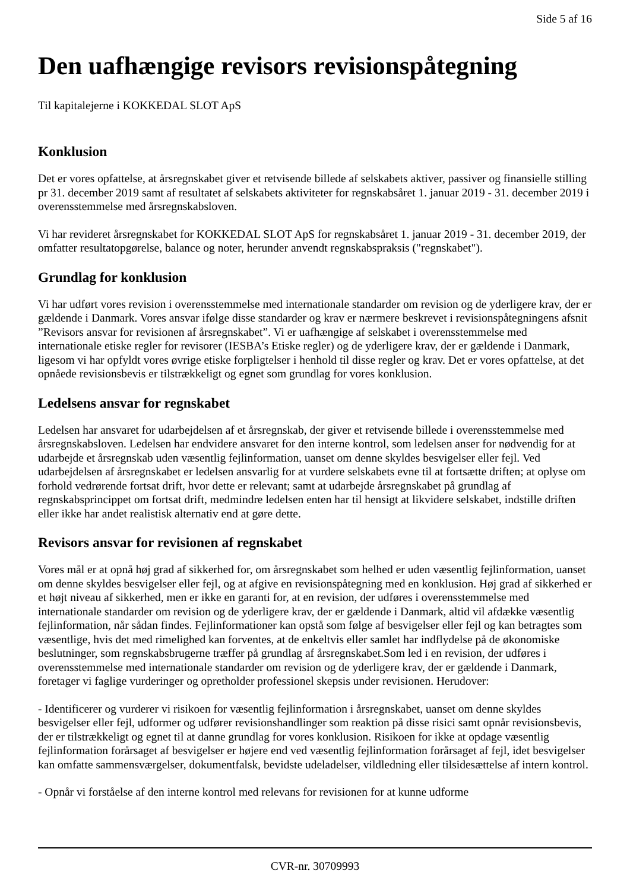Side 5 af 16
Den uafhængige revisors revisionspåtegning
Til kapitalejerne i KOKKEDAL SLOT ApS
Konklusion
Det er vores opfattelse, at årsregnskabet giver et retvisende billede af selskabets aktiver, passiver og finansielle stilling pr 31. december 2019 samt af resultatet af selskabets aktiviteter for regnskabsåret 1. januar 2019 - 31. december 2019 i overensstemmelse med årsregnskabsloven.
Vi har revideret årsregnskabet for KOKKEDAL SLOT ApS for regnskabsåret 1. januar 2019 - 31. december 2019, der omfatter resultatopgørelse, balance og noter, herunder anvendt regnskabspraksis ("regnskabet").
Grundlag for konklusion
Vi har udført vores revision i overensstemmelse med internationale standarder om revision og de yderligere krav, der er gældende i Danmark. Vores ansvar ifølge disse standarder og krav er nærmere beskrevet i revisionspåtegningens afsnit ”Revisors ansvar for revisionen af årsregnskabet”. Vi er uafhængige af selskabet i overensstemmelse med internationale etiske regler for revisorer (IESBA’s Etiske regler) og de yderligere krav, der er gældende i Danmark, ligesom vi har opfyldt vores øvrige etiske forpligtelser i henhold til disse regler og krav. Det er vores opfattelse, at det opnåede revisionsbevis er tilstrækkeligt og egnet som grundlag for vores konklusion.
Ledelsens ansvar for regnskabet
Ledelsen har ansvaret for udarbejdelsen af et årsregnskab, der giver et retvisende billede i overensstemmelse med årsregnskabsloven. Ledelsen har endvidere ansvaret for den interne kontrol, som ledelsen anser for nødvendig for at udarbejde et årsregnskab uden væsentlig fejlinformation, uanset om denne skyldes besvigelser eller fejl. Ved udarbejdelsen af årsregnskabet er ledelsen ansvarlig for at vurdere selskabets evne til at fortsætte driften; at oplyse om forhold vedrørende fortsat drift, hvor dette er relevant; samt at udarbejde årsregnskabet på grundlag af regnskabsprincippet om fortsat drift, medmindre ledelsen enten har til hensigt at likvidere selskabet, indstille driften eller ikke har andet realistisk alternativ end at gøre dette.
Revisors ansvar for revisionen af regnskabet
Vores mål er at opnå høj grad af sikkerhed for, om årsregnskabet som helhed er uden væsentlig fejlinformation, uanset om denne skyldes besvigelser eller fejl, og at afgive en revisionspåtegning med en konklusion. Høj grad af sikkerhed er et højt niveau af sikkerhed, men er ikke en garanti for, at en revision, der udføres i overensstemmelse med internationale standarder om revision og de yderligere krav, der er gældende i Danmark, altid vil afdække væsentlig fejlinformation, når sådan findes. Fejlinformationer kan opstå som følge af besvigelser eller fejl og kan betragtes som væsentlige, hvis det med rimelighed kan forventes, at de enkeltvis eller samlet har indflydelse på de økonomiske beslutninger, som regnskabsbrugerne træffer på grundlag af årsregnskabet.Som led i en revision, der udføres i overensstemmelse med internationale standarder om revision og de yderligere krav, der er gældende i Danmark, foretager vi faglige vurderinger og opretholder professionel skepsis under revisionen. Herudover:
- Identificerer og vurderer vi risikoen for væsentlig fejlinformation i årsregnskabet, uanset om denne skyldes besvigelser eller fejl, udformer og udfører revisionshandlinger som reaktion på disse risici samt opnår revisionsbevis, der er tilstrækkeligt og egnet til at danne grundlag for vores konklusion. Risikoen for ikke at opdage væsentlig fejlinformation forårsaget af besvigelser er højere end ved væsentlig fejlinformation forårsaget af fejl, idet besvigelser kan omfatte sammensværgelser, dokumentfalsk, bevidste udeladelser, vildledning eller tilsidesættelse af intern kontrol.
- Opnår vi forståelse af den interne kontrol med relevans for revisionen for at kunne udforme
CVR-nr. 30709993